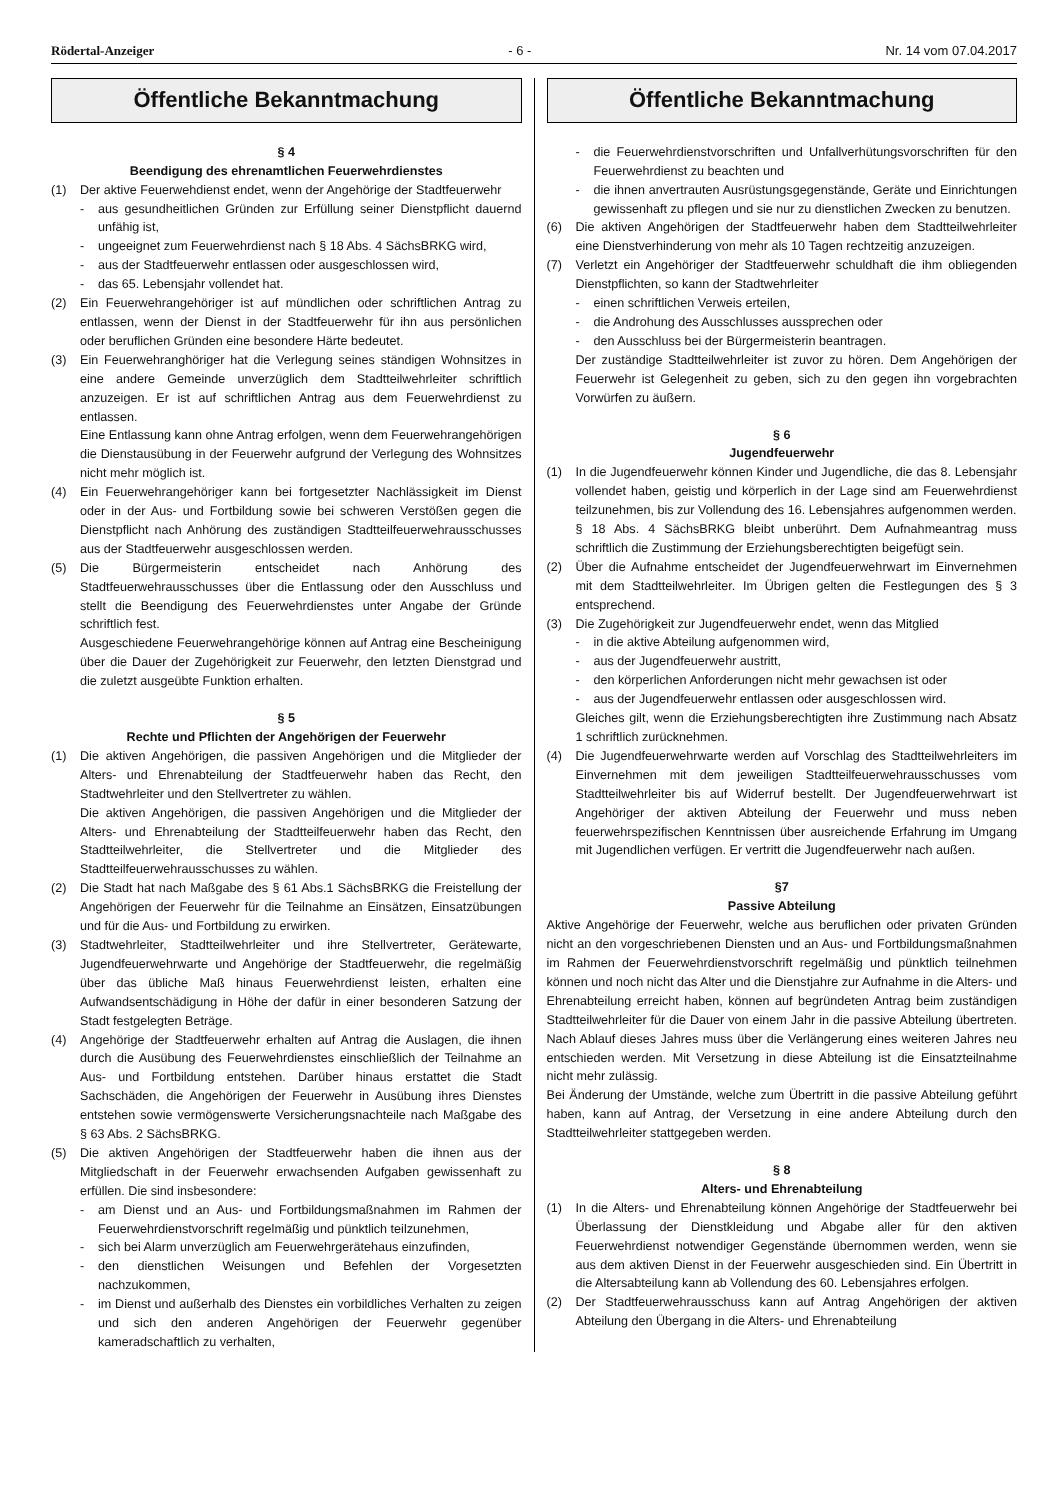Rödertal-Anzeiger - 6 - Nr. 14 vom 07.04.2017
Öffentliche Bekanntmachung
§ 4
Beendigung des ehrenamtlichen Feuerwehrdienstes
(1) Der aktive Feuerwehdienst endet, wenn der Angehörige der Stadtfeuerwehr
- aus gesundheitlichen Gründen zur Erfüllung seiner Dienstpflicht dauernd unfähig ist,
- ungeeignet zum Feuerwehrdienst nach § 18 Abs. 4 SächsBRKG wird,
- aus der Stadtfeuerwehr entlassen oder ausgeschlossen wird,
- das 65. Lebensjahr vollendet hat.
(2) Ein Feuerwehrangehöriger ist auf mündlichen oder schriftlichen Antrag zu entlassen, wenn der Dienst in der Stadtfeuerwehr für ihn aus persönlichen oder beruflichen Gründen eine besondere Härte bedeutet.
(3) Ein Feuerwehranghöriger hat die Verlegung seines ständigen Wohnsitzes in eine andere Gemeinde unverzüglich dem Stadtteilwehrleiter schriftlich anzuzeigen. Er ist auf schriftlichen Antrag aus dem Feuerwehrdienst zu entlassen.
Eine Entlassung kann ohne Antrag erfolgen, wenn dem Feuerwehrangehörigen die Dienstausübung in der Feuerwehr aufgrund der Verlegung des Wohnsitzes nicht mehr möglich ist.
(4) Ein Feuerwehrangehöriger kann bei fortgesetzter Nachlässigkeit im Dienst oder in der Aus- und Fortbildung sowie bei schweren Verstößen gegen die Dienstpflicht nach Anhörung des zuständigen Stadtteilfeuerwehrausschusses aus der Stadtfeuerwehr ausgeschlossen werden.
(5) Die Bürgermeisterin entscheidet nach Anhörung des Stadtfeuerwehrausschusses über die Entlassung oder den Ausschluss und stellt die Beendigung des Feuerwehrdienstes unter Angabe der Gründe schriftlich fest.
Ausgeschiedene Feuerwehrangehörige können auf Antrag eine Bescheinigung über die Dauer der Zugehörigkeit zur Feuerwehr, den letzten Dienstgrad und die zuletzt ausgeübte Funktion erhalten.
§ 5
Rechte und Pflichten der Angehörigen der Feuerwehr
(1) Die aktiven Angehörigen, die passiven Angehörigen und die Mitglieder der Alters- und Ehrenabteilung der Stadtfeuerwehr haben das Recht, den Stadtwehrleiter und den Stellvertreter zu wählen.
Die aktiven Angehörigen, die passiven Angehörigen und die Mitglieder der Alters- und Ehrenabteilung der Stadtteilfeuerwehr haben das Recht, den Stadtteilwehrleiter, die Stellvertreter und die Mitglieder des Stadtteilfeuerwehrausschusses zu wählen.
(2) Die Stadt hat nach Maßgabe des § 61 Abs.1 SächsBRKG die Freistellung der Angehörigen der Feuerwehr für die Teilnahme an Einsätzen, Einsatzübungen und für die Aus- und Fortbildung zu erwirken.
(3) Stadtwehrleiter, Stadtteilwehrleiter und ihre Stellvertreter, Gerätewarte, Jugendfeuerwehrwarte und Angehörige der Stadtfeuerwehr, die regelmäßig über das übliche Maß hinaus Feuerwehrdienst leisten, erhalten eine Aufwandsentschädigung in Höhe der dafür in einer besonderen Satzung der Stadt festgelegten Beträge.
(4) Angehörige der Stadtfeuerwehr erhalten auf Antrag die Auslagen, die ihnen durch die Ausübung des Feuerwehrdienstes einschließlich der Teilnahme an Aus- und Fortbildung entstehen. Darüber hinaus erstattet die Stadt Sachschäden, die Angehörigen der Feuerwehr in Ausübung ihres Dienstes entstehen sowie vermögenswerte Versicherungsnachteile nach Maßgabe des § 63 Abs. 2 SächsBRKG.
(5) Die aktiven Angehörigen der Stadtfeuerwehr haben die ihnen aus der Mitgliedschaft in der Feuerwehr erwachsenden Aufgaben gewissenhaft zu erfüllen. Die sind insbesondere:
- am Dienst und an Aus- und Fortbildungsmaßnahmen im Rahmen der Feuerwehrdienstvorschrift regelmäßig und pünktlich teilzunehmen,
- sich bei Alarm unverzüglich am Feuerwehrgerätehaus einzufinden,
- den dienstlichen Weisungen und Befehlen der Vorgesetzten nachzukommen,
- im Dienst und außerhalb des Dienstes ein vorbildliches Verhalten zu zeigen und sich den anderen Angehörigen der Feuerwehr gegenüber kameradschaftlich zu verhalten,
Öffentliche Bekanntmachung
- die Feuerwehrdienstvorschriften und Unfallverhütungsvorschriften für den Feuerwehrdienst zu beachten und
- die ihnen anvertrauten Ausrüstungsgegenstände, Geräte und Einrichtungen gewissenhaft zu pflegen und sie nur zu dienstlichen Zwecken zu benutzen.
(6) Die aktiven Angehörigen der Stadtfeuerwehr haben dem Stadtteilwehrleiter eine Dienstverhinderung von mehr als 10 Tagen rechtzeitig anzuzeigen.
(7) Verletzt ein Angehöriger der Stadtfeuerwehr schuldhaft die ihm obliegenden Dienstpflichten, so kann der Stadtwehrleiter
- einen schriftlichen Verweis erteilen,
- die Androhung des Ausschlusses aussprechen oder
- den Ausschluss bei der Bürgermeisterin beantragen.
Der zuständige Stadtteilwehrleiter ist zuvor zu hören. Dem Angehörigen der Feuerwehr ist Gelegenheit zu geben, sich zu den gegen ihn vorgebrachten Vorwürfen zu äußern.
§ 6
Jugendfeuerwehr
(1) In die Jugendfeuerwehr können Kinder und Jugendliche, die das 8. Lebensjahr vollendet haben, geistig und körperlich in der Lage sind am Feuerwehrdienst teilzunehmen, bis zur Vollendung des 16. Lebensjahres aufgenommen werden.
§ 18 Abs. 4 SächsBRKG bleibt unberührt. Dem Aufnahmeantrag muss schriftlich die Zustimmung der Erziehungsberechtigten beigefügt sein.
(2) Über die Aufnahme entscheidet der Jugendfeuerwehrwart im Einvernehmen mit dem Stadtteilwehrleiter. Im Übrigen gelten die Festlegungen des § 3 entsprechend.
(3) Die Zugehörigkeit zur Jugendfeuerwehr endet, wenn das Mitglied
- in die aktive Abteilung aufgenommen wird,
- aus der Jugendfeuerwehr austritt,
- den körperlichen Anforderungen nicht mehr gewachsen ist oder
- aus der Jugendfeuerwehr entlassen oder ausgeschlossen wird.
Gleiches gilt, wenn die Erziehungsberechtigten ihre Zustimmung nach Absatz 1 schriftlich zurücknehmen.
(4) Die Jugendfeuerwehrwarte werden auf Vorschlag des Stadtteilwehrleiters im Einvernehmen mit dem jeweiligen Stadtteilfeuerwehrausschusses vom Stadtteilwehrleiter bis auf Widerruf bestellt. Der Jugendfeuerwehrwart ist Angehöriger der aktiven Abteilung der Feuerwehr und muss neben feuerwehrspezifischen Kenntnissen über ausreichende Erfahrung im Umgang mit Jugendlichen verfügen. Er vertritt die Jugendfeuerwehr nach außen.
§7
Passive Abteilung
Aktive Angehörige der Feuerwehr, welche aus beruflichen oder privaten Gründen nicht an den vorgeschriebenen Diensten und an Aus- und Fortbildungsmaßnahmen im Rahmen der Feuerwehrdienstvorschrift regelmäßig und pünktlich teilnehmen können und noch nicht das Alter und die Dienstjahre zur Aufnahme in die Alters- und Ehrenabteilung erreicht haben, können auf begründeten Antrag beim zuständigen Stadtteilwehrleiter für die Dauer von einem Jahr in die passive Abteilung übertreten. Nach Ablauf dieses Jahres muss über die Verlängerung eines weiteren Jahres neu entschieden werden. Mit Versetzung in diese Abteilung ist die Einsatzteilnahme nicht mehr zulässig.
Bei Änderung der Umstände, welche zum Übertritt in die passive Abteilung geführt haben, kann auf Antrag, der Versetzung in eine andere Abteilung durch den Stadtteilwehrleiter stattgegeben werden.
§ 8
Alters- und Ehrenabteilung
(1) In die Alters- und Ehrenabteilung können Angehörige der Stadtfeuerwehr bei Überlassung der Dienstkleidung und Abgabe aller für den aktiven Feuerwehrdienst notwendiger Gegenstände übernommen werden, wenn sie aus dem aktiven Dienst in der Feuerwehr ausgeschieden sind. Ein Übertritt in die Altersabteilung kann ab Vollendung des 60. Lebensjahres erfolgen.
(2) Der Stadtfeuerwehrausschuss kann auf Antrag Angehörigen der aktiven Abteilung den Übergang in die Alters- und Ehrenabteilung